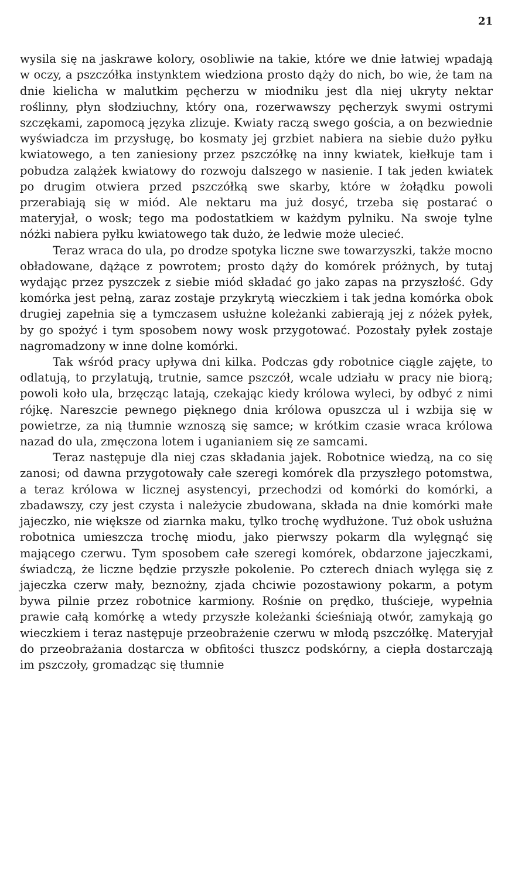21
wysila się na jaskrawe kolory, osobliwie na takie, które we dnie łatwiej wpadają w oczy, a pszczółka instynktem wiedziona prosto dąży do nich, bo wie, że tam na dnie kielicha w malutkim pęcherzu w miodniku jest dla niej ukryty nektar roślinny, płyn słodziuchny, który ona, rozerwawszy pęcherzyk swymi ostrymi szczękami, zapomocą języka zlizuje. Kwiaty raczą swego gościa, a on bezwiednie wyświadcza im przysługę, bo kosmaty jej grzbiet nabiera na siebie dużo pyłku kwiatowego, a ten zaniesiony przez pszczółkę na inny kwiatek, kiełkuje tam i pobudza zalążek kwiatowy do rozwoju dalszego w nasienie. I tak jeden kwiatek po drugim otwiera przed pszczółką swe skarby, które w żołądku powoli przerabiają się w miód. Ale nektaru ma już dosyć, trzeba się postarać o materyjał, o wosk; tego ma podostatkiem w każdym pylniku. Na swoje tylne nóżki nabiera pyłku kwiatowego tak dużo, że ledwie może ulecieć.
Teraz wraca do ula, po drodze spotyka liczne swe towarzyszki, także mocno obładowane, dążące z powrotem; prosto dąży do komórek próżnych, by tutaj wydając przez pyszczek z siebie miód składać go jako zapas na przyszłość. Gdy komórka jest pełną, zaraz zostaje przykrytą wieczkiem i tak jedna komórka obok drugiej zapełnia się a tymczasem usłużne koleżanki zabierają jej z nóżek pyłek, by go spożyć i tym sposobem nowy wosk przygotować. Pozostały pyłek zostaje nagromadzony w inne dolne komórki.
Tak wśród pracy upływa dni kilka. Podczas gdy robotnice ciągle zajęte, to odlatują, to przylatują, trutnie, samce pszczół, wcale udziału w pracy nie biorą; powoli koło ula, brzęcząc latają, czekając kiedy królowa wyleci, by odbyć z nimi rójkę. Nareszcie pewnego pięknego dnia królowa opuszcza ul i wzbija się w powietrze, za nią tłumnie wznoszą się samce; w krótkim czasie wraca królowa nazad do ula, zmęczona lotem i uganianiem się ze samcami.
Teraz następuje dla niej czas składania jajek. Robotnice wiedzą, na co się zanosi; od dawna przygotowały całe szeregi komórek dla przyszłego potomstwa, a teraz królowa w licznej asystencyi, przechodzi od komórki do komórki, a zbadawszy, czy jest czysta i należycie zbudowana, składa na dnie komórki małe jajeczko, nie większe od ziarnka maku, tylko trochę wydłużone. Tuż obok usłużna robotnica umieszcza trochę miodu, jako pierwszy pokarm dla wylęgnąć się mającego czerwu. Tym sposobem całe szeregi komórek, obdarzone jajeczkami, świadczą, że liczne będzie przyszłe pokolenie. Po czterech dniach wylęga się z jajeczka czerw mały, beznożny, zjada chciwie pozostawiony pokarm, a potym bywa pilnie przez robotnice karmiony. Rośnie on prędko, tłuścieje, wypełnia prawie całą komórkę a wtedy przyszłe koleżanki ścieśniają otwór, zamykają go wieczkiem i teraz następuje przeobrażenie czerwu w młodą pszczółkę. Materyjał do przeobrażania dostarcza w obfitości tłuszcz podskórny, a ciepła dostarczają im pszczoły, gromadząc się tłumnie